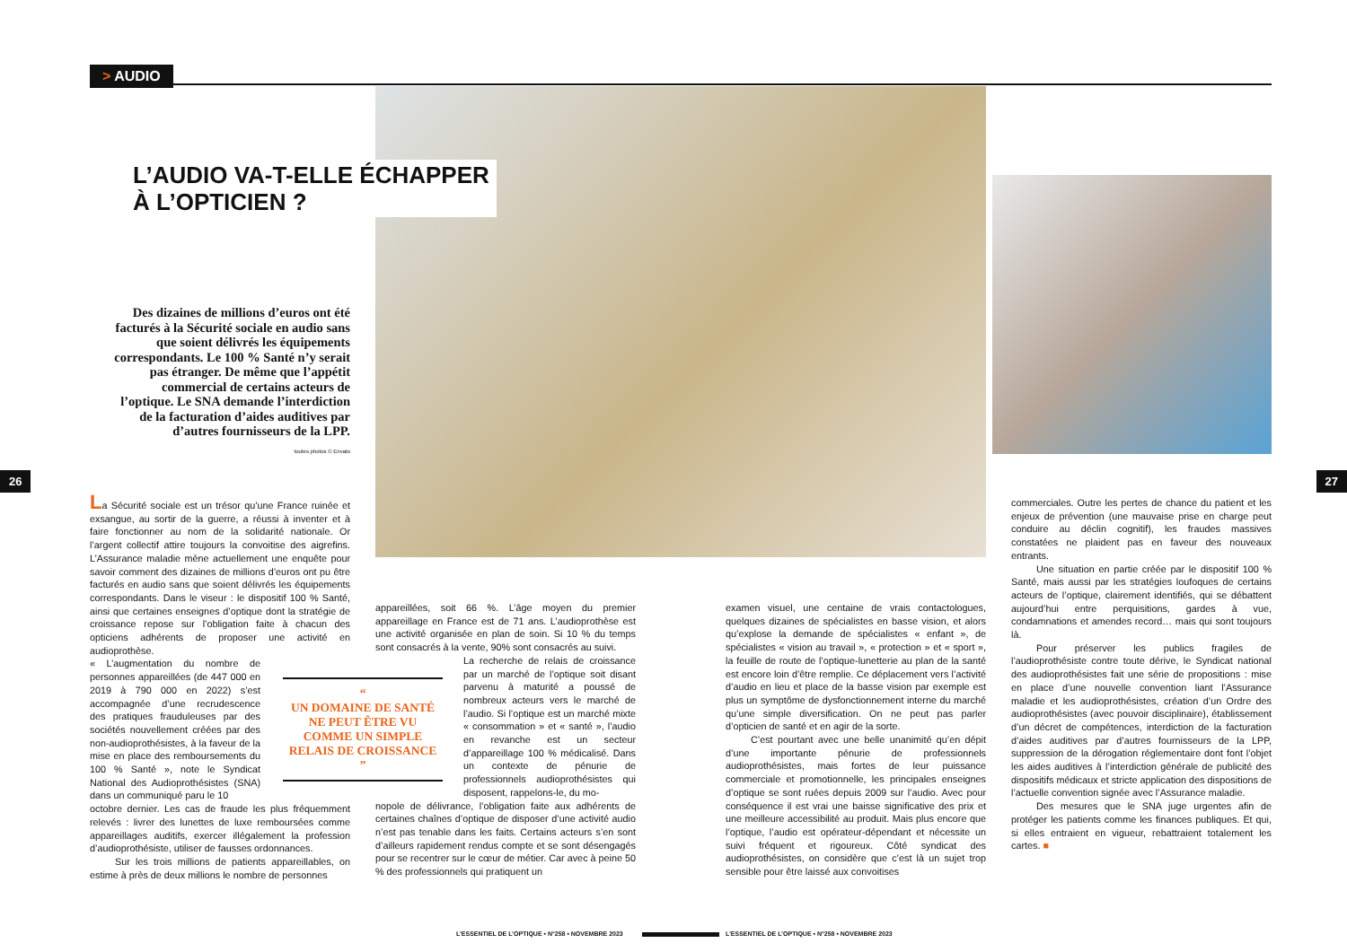> AUDIO
L’AUDIO VA-T-ELLE ÉCHAPPER
À L’OPTICIEN ?
Des dizaines de millions d’euros ont été facturés à la Sécurité sociale en audio sans que soient délivrés les équipements correspondants. Le 100 % Santé n’y serait pas étranger. De même que l’appétit commercial de certains acteurs de l’optique. Le SNA demande l’interdiction de la facturation d’aides auditives par d’autres fournisseurs de la LPP.
toutes photos © Envato
26 27
La Sécurité sociale est un trésor qu’une France ruinée et exsangue, au sortir de la guerre, a réussi à inventer et à faire fonctionner au nom de la solidarité nationale. Or l’argent collectif attire toujours la convoitise des aigrefins. L’Assurance maladie mène actuellement une enquête pour savoir comment des dizaines de millions d’euros ont pu être facturés en audio sans que soient délivrés les équipements correspondants. Dans le viseur : le dispositif 100 % Santé, ainsi que certaines enseignes d’optique dont la stratégie de croissance repose sur l’obligation faite à chacun des opticiens adhérents de proposer une activité en audioprothèse.
« L’augmentation du nombre de personnes appareillées (de 447 000 en 2019 à 790 000 en 2022) s’est accompagnée d’une recrudescence des pratiques frauduleuses par des sociétés nouvellement créées par des non-audioprothésistes, à la faveur de la mise en place des remboursements du 100 % Santé », note le Syndicat National des Audioprothésistes (SNA) dans un communiqué paru le 10
octobre dernier. Les cas de fraude les plus fréquemment relevés : livrer des lunettes de luxe remboursées comme appareillages auditifs, exercer illégalement la profession d’audioprothésiste, utiliser de fausses ordonnances.
Sur les trois millions de patients appareillables, on estime à près de deux millions le nombre de personnes
“
UN DOMAINE DE SANTÉ NE PEUT ÊTRE VU COMME UN SIMPLE RELAIS DE CROISSANCE
”
appareillées, soit 66 %. L’âge moyen du premier appareillage en France est de 71 ans. L’audioprothèse est une activité organisée en plan de soin. Si 10 % du temps sont consacrés à la vente, 90% sont consacrés au suivi.
La recherche de relais de croissance par un marché de l’optique soit disant parvenu à maturité a poussé de nombreux acteurs vers le marché de l’audio. Si l’optique est un marché mixte « consommation » et « santé », l’audio en revanche est un secteur d’appareillage 100 % médicalisé. Dans un contexte de pénurie de professionnels audioprothésistes qui disposent, rappelons-le, du mo-
nopole de délivrance, l’obligation faite aux adhérents de certaines chaînes d’optique de disposer d’une activité audio n’est pas tenable dans les faits. Certains acteurs s’en sont d’ailleurs rapidement rendus compte et se sont désengagés pour se recentrer sur le cœur de métier. Car avec à peine 50 % des professionnels qui pratiquent un
examen visuel, une centaine de vrais contactologues, quelques dizaines de spécialistes en basse vision, et alors qu’explose la demande de spécialistes « enfant », de spécialistes « vision au travail », « protection » et « sport », la feuille de route de l’optique-lunetterie au plan de la santé est encore loin d’être remplie. Ce déplacement vers l’activité d’audio en lieu et place de la basse vision par exemple est plus un symptôme de dysfonctionnement interne du marché qu’une simple diversification. On ne peut pas parler d’opticien de santé et en agir de la sorte.
C’est pourtant avec une belle unanimité qu’en dépit d’une importante pénurie de professionnels audioprothésistes, mais fortes de leur puissance commerciale et promotionnelle, les principales enseignes d’optique se sont ruées depuis 2009 sur l’audio. Avec pour conséquence il est vrai une baisse significative des prix et une meilleure accessibilité au produit. Mais plus encore que l’optique, l’audio est opérateur-dépendant et nécessite un suivi fréquent et rigoureux. Côté syndicat des audioprothésistes, on considère que c’est là un sujet trop sensible pour être laissé aux convoitises
commerciales. Outre les pertes de chance du patient et les enjeux de prévention (une mauvaise prise en charge peut conduire au déclin cognitif), les fraudes massives constatées ne plaident pas en faveur des nouveaux entrants.
Une situation en partie créée par le dispositif 100 % Santé, mais aussi par les stratégies loufoques de certains acteurs de l’optique, clairement identifiés, qui se débattent aujourd’hui entre perquisitions, gardes à vue, condamnations et amendes record… mais qui sont toujours là.
Pour préserver les publics fragiles de l’audioprothésiste contre toute dérive, le Syndicat national des audioprothésistes fait une série de propositions : mise en place d’une nouvelle convention liant l’Assurance maladie et les audioprothésistes, création d’un Ordre des audioprothésistes (avec pouvoir disciplinaire), établissement d’un décret de compétences, interdiction de la facturation d’aides auditives par d’autres fournisseurs de la LPP, suppression de la dérogation réglementaire dont font l’objet les aides auditives à l’interdiction générale de publicité des dispositifs médicaux et stricte application des dispositions de l’actuelle convention signée avec l’Assurance maladie.
Des mesures que le SNA juge urgentes afin de protéger les patients comme les finances publiques. Et qui, si elles entraient en vigueur, rebattraient totalement les cartes. ■
L’ESSENTIEL DE L’OPTIQUE • N°258 • NOVEMBRE 2023
L’ESSENTIEL DE L’OPTIQUE • N°258 • NOVEMBRE 2023